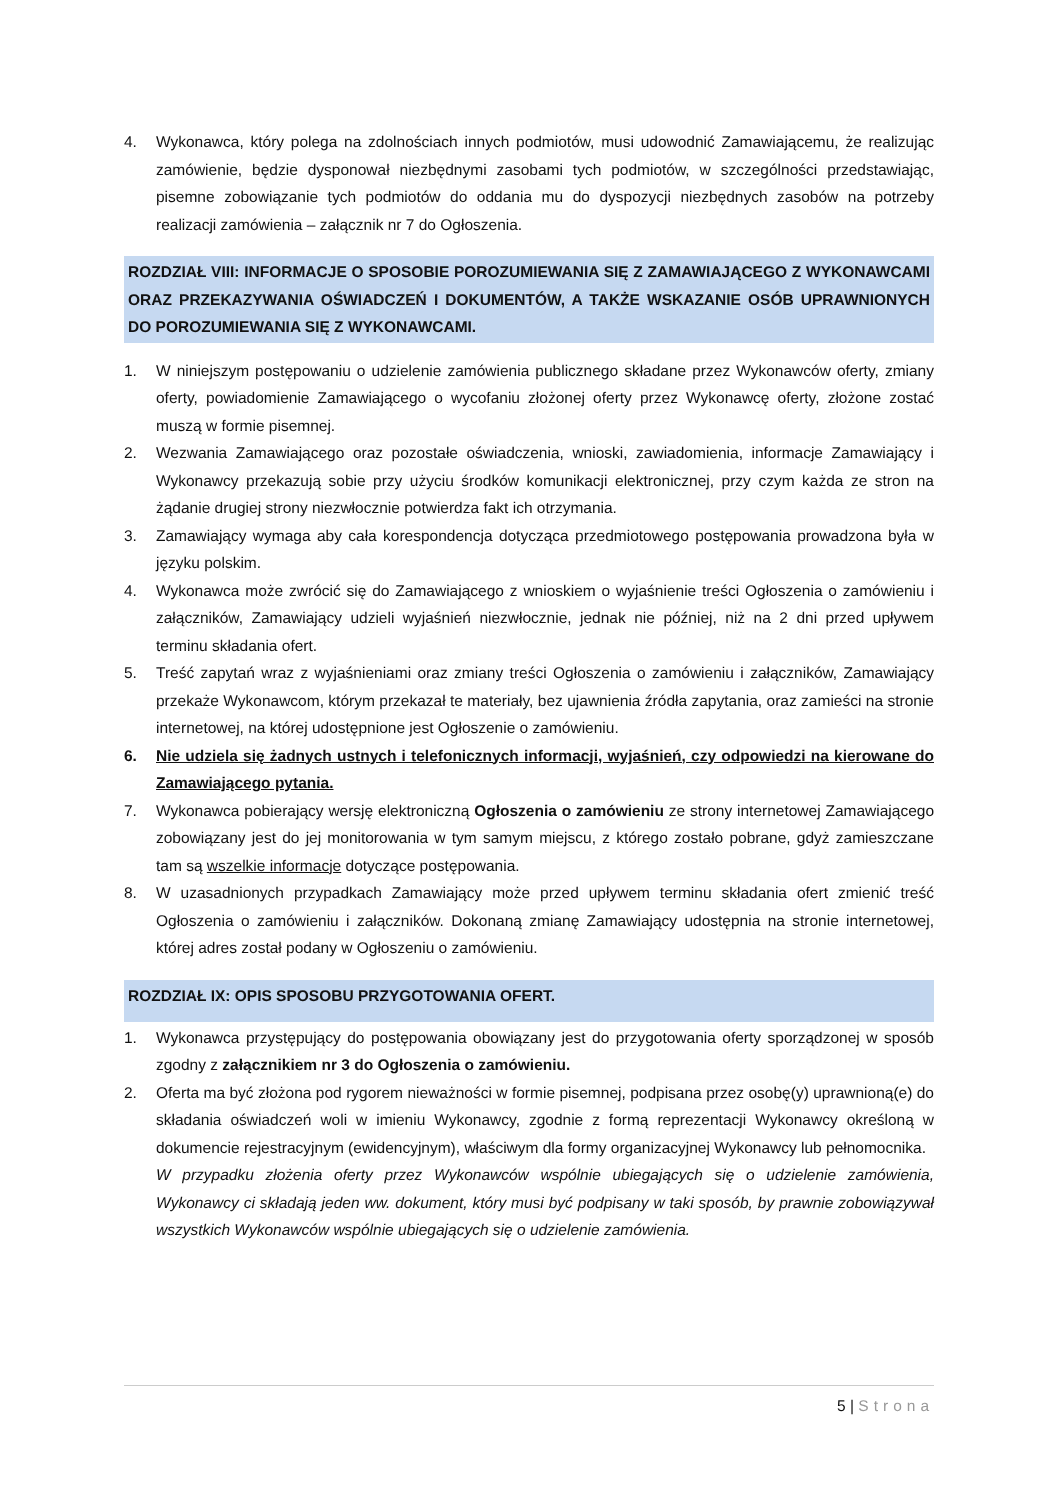4. Wykonawca, który polega na zdolnościach innych podmiotów, musi udowodnić Zamawiającemu, że realizując zamówienie, będzie dysponował niezbędnymi zasobami tych podmiotów, w szczególności przedstawiając, pisemne zobowiązanie tych podmiotów do oddania mu do dyspozycji niezbędnych zasobów na potrzeby realizacji zamówienia – załącznik nr 7 do Ogłoszenia.
ROZDZIAŁ VIII: INFORMACJE O SPOSOBIE POROZUMIEWANIA SIĘ Z ZAMAWIAJĄCEGO Z WYKONAWCAMI ORAZ PRZEKAZYWANIA OŚWIADCZEŃ I DOKUMENTÓW, A TAKŻE WSKAZANIE OSÓB UPRAWNIONYCH DO POROZUMIEWANIA SIĘ Z WYKONAWCAMI.
1. W niniejszym postępowaniu o udzielenie zamówienia publicznego składane przez Wykonawców oferty, zmiany oferty, powiadomienie Zamawiającego o wycofaniu złożonej oferty przez Wykonawcę oferty, złożone zostać muszą w formie pisemnej.
2. Wezwania Zamawiającego oraz pozostałe oświadczenia, wnioski, zawiadomienia, informacje Zamawiający i Wykonawcy przekazują sobie przy użyciu środków komunikacji elektronicznej, przy czym każda ze stron na żądanie drugiej strony niezwłocznie potwierdza fakt ich otrzymania.
3. Zamawiający wymaga aby cała korespondencja dotycząca przedmiotowego postępowania prowadzona była w języku polskim.
4. Wykonawca może zwrócić się do Zamawiającego z wnioskiem o wyjaśnienie treści Ogłoszenia o zamówieniu i załączników, Zamawiający udzieli wyjaśnień niezwłocznie, jednak nie później, niż na 2 dni przed upływem terminu składania ofert.
5. Treść zapytań wraz z wyjaśnieniami oraz zmiany treści Ogłoszenia o zamówieniu i załączników, Zamawiający przekaże Wykonawcom, którym przekazał te materiały, bez ujawnienia źródła zapytania, oraz zamieści na stronie internetowej, na której udostępnione jest Ogłoszenie o zamówieniu.
6. Nie udziela się żadnych ustnych i telefonicznych informacji, wyjaśnień, czy odpowiedzi na kierowane do Zamawiającego pytania.
7. Wykonawca pobierający wersję elektroniczną Ogłoszenia o zamówieniu ze strony internetowej Zamawiającego zobowiązany jest do jej monitorowania w tym samym miejscu, z którego zostało pobrane, gdyż zamieszczane tam są wszelkie informacje dotyczące postępowania.
8. W uzasadnionych przypadkach Zamawiający może przed upływem terminu składania ofert zmienić treść Ogłoszenia o zamówieniu i załączników. Dokonaną zmianę Zamawiający udostępnia na stronie internetowej, której adres został podany w Ogłoszeniu o zamówieniu.
ROZDZIAŁ IX: OPIS SPOSOBU PRZYGOTOWANIA OFERT.
1. Wykonawca przystępujący do postępowania obowiązany jest do przygotowania oferty sporządzonej w sposób zgodny z załącznikiem nr 3 do Ogłoszenia o zamówieniu.
2. Oferta ma być złożona pod rygorem nieważności w formie pisemnej, podpisana przez osobę(y) uprawnioną(e) do składania oświadczeń woli w imieniu Wykonawcy, zgodnie z formą reprezentacji Wykonawcy określoną w dokumencie rejestracyjnym (ewidencyjnym), właściwym dla formy organizacyjnej Wykonawcy lub pełnomocnika.
W przypadku złożenia oferty przez Wykonawców wspólnie ubiegających się o udzielenie zamówienia, Wykonawcy ci składają jeden ww. dokument, który musi być podpisany w taki sposób, by prawnie zobowiązywał wszystkich Wykonawców wspólnie ubiegających się o udzielenie zamówienia.
5 | Strona